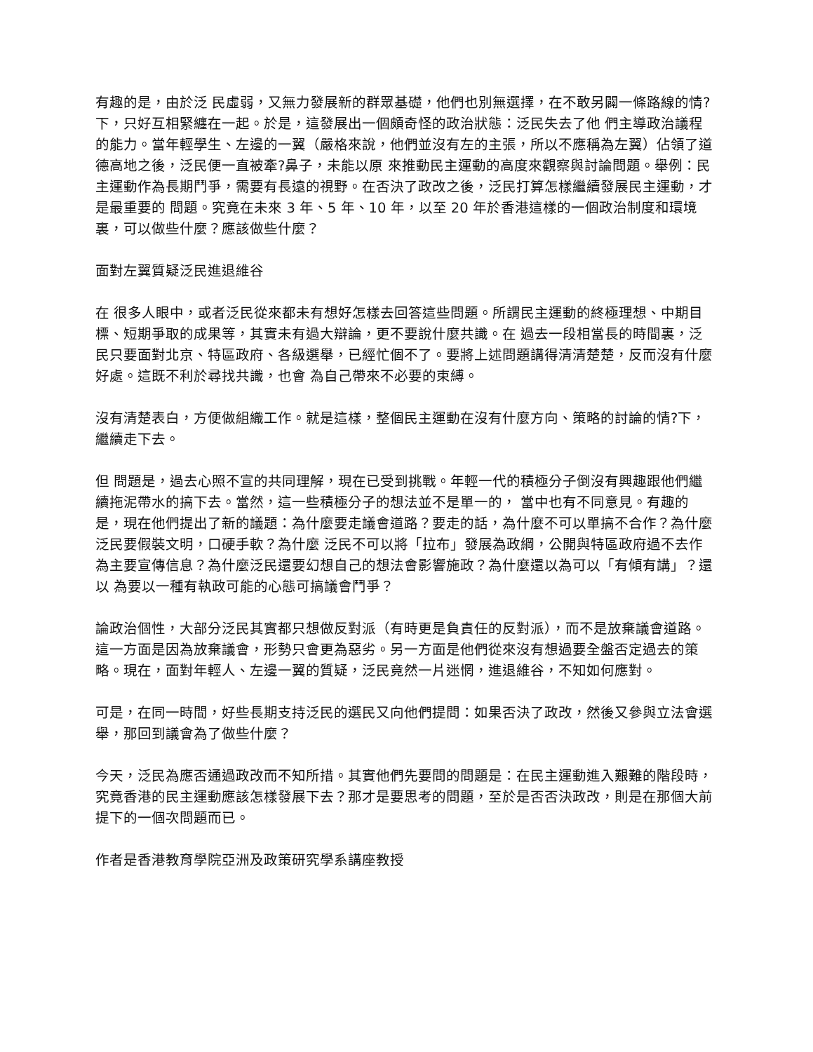有趣的是，由於泛 民虛弱，又無力發展新的群眾基礎，他們也別無選擇，在不敢另闢一條路線的情?下，只好互相緊纏在一起。於是，這發展出一個頗奇怪的政治狀態：泛民失去了他 們主導政治議程的能力。當年輕學生、左邊的一翼（嚴格來說，他們並沒有左的主張，所以不應稱為左翼）佔領了道德高地之後，泛民便一直被牽?鼻子，未能以原 來推動民主運動的高度來觀察與討論問題。舉例：民主運動作為長期鬥爭，需要有長遠的視野。在否決了政改之後，泛民打算怎樣繼續發展民主運動，才是最重要的 問題。究竟在未來 3 年、5 年、10 年，以至 20 年於香港這樣的一個政治制度和環境裏，可以做些什麼？應該做些什麼？
面對左翼質疑泛民進退維谷
在 很多人眼中，或者泛民從來都未有想好怎樣去回答這些問題。所謂民主運動的終極理想、中期目標、短期爭取的成果等，其實未有過大辯論，更不要說什麼共識。在 過去一段相當長的時間裏，泛民只要面對北京、特區政府、各級選舉，已經忙個不了。要將上述問題講得清清楚楚，反而沒有什麼好處。這既不利於尋找共識，也會 為自己帶來不必要的束縛。
沒有清楚表白，方便做組織工作。就是這樣，整個民主運動在沒有什麼方向、策略的討論的情?下，繼續走下去。
但 問題是，過去心照不宣的共同理解，現在已受到挑戰。年輕一代的積極分子倒沒有興趣跟他們繼續拖泥帶水的搞下去。當然，這一些積極分子的想法並不是單一的， 當中也有不同意見。有趣的是，現在他們提出了新的議題：為什麼要走議會道路？要走的話，為什麼不可以單搞不合作？為什麼泛民要假裝文明，口硬手軟？為什麼 泛民不可以將「拉布」發展為政綱，公開與特區政府過不去作為主要宣傳信息？為什麼泛民還要幻想自己的想法會影響施政？為什麼還以為可以「有傾有講」？還以 為要以一種有執政可能的心態可搞議會鬥爭？
論政治個性，大部分泛民其實都只想做反對派（有時更是負責任的反對派），而不是放棄議會道路。這一方面是因為放棄議會，形勢只會更為惡劣。另一方面是他們從來沒有想過要全盤否定過去的策略。現在，面對年輕人、左邊一翼的質疑，泛民竟然一片迷惘，進退維谷，不知如何應對。
可是，在同一時間，好些長期支持泛民的選民又向他們提問：如果否決了政改，然後又參與立法會選舉，那回到議會為了做些什麼？
今天，泛民為應否通過政改而不知所措。其實他們先要問的問題是：在民主運動進入艱難的階段時，究竟香港的民主運動應該怎樣發展下去？那才是要思考的問題，至於是否否決政改，則是在那個大前提下的一個次問題而已。
作者是香港教育學院亞洲及政策研究學系講座教授